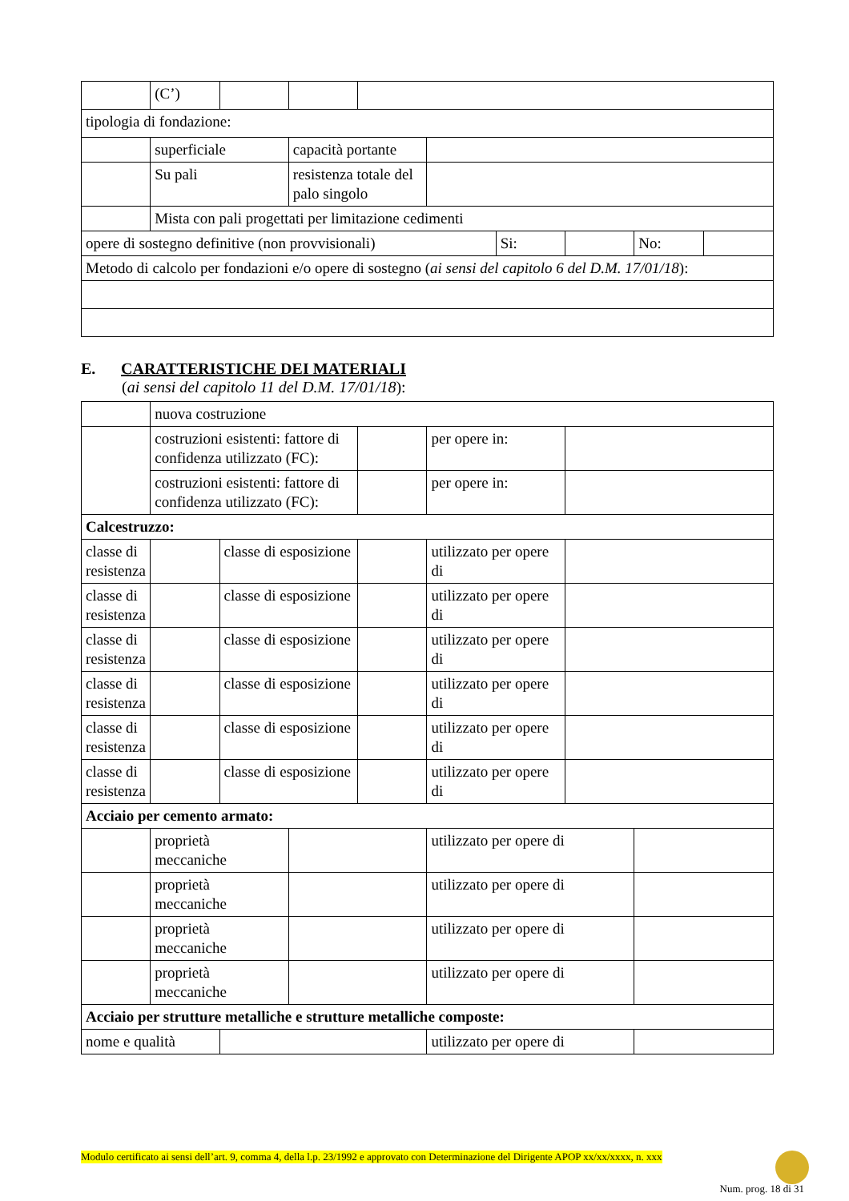| | (C’) | | | | | | | | |
| tipologia di fondazione: | | | | | | | | | |
| | superficiale | | capacità portante | | | | | | |
| | Su pali | | resistenza totale del palo singolo | | | | | | |
| | Mista con pali progettati per limitazione cedimenti | | | | | | | | |
| opere di sostegno definitive (non provvisionali) | | | | | | Si: | | No: | |
| Metodo di calcolo per fondazioni e/o opere di sostegno ( ai sensi del capitolo 6 del D.M. 17/01/18 ): | | | | | | | | | |
E. CARATTERISTICHE DEI MATERIALI
(ai sensi del capitolo 11 del D.M. 17/01/18):
| | nuova costruzione | | | | | | |
| | costruzioni esistenti: fattore di confidenza utilizzato (FC): | | | | per opere in: | | |
| | costruzioni esistenti: fattore di confidenza utilizzato (FC): | | | | per opere in: | | |
| Calcestruzzo: | | | | | | | |
| classe di resistenza | | classe di esposizione | | | utilizzato per opere di | | |
| classe di resistenza | | classe di esposizione | | | utilizzato per opere di | | |
| classe di resistenza | | classe di esposizione | | | utilizzato per opere di | | |
| classe di resistenza | | classe di esposizione | | | utilizzato per opere di | | |
| classe di resistenza | | classe di esposizione | | | utilizzato per opere di | | |
| classe di resistenza | | classe di esposizione | | | utilizzato per opere di | | |
| Acciaio per cemento armato: | | | | | | | |
| | proprietà meccaniche | | | | utilizzato per opere di | | |
| | proprietà meccaniche | | | | utilizzato per opere di | | |
| | proprietà meccaniche | | | | utilizzato per opere di | | |
| | proprietà meccaniche | | | | utilizzato per opere di | | |
| Acciaio per strutture metalliche e strutture metalliche composte: | | | | | | | |
| nome e qualità | | | | | utilizzato per opere di | | |
Modulo certificato ai sensi dell’art. 9, comma 4, della l.p. 23/1992 e approvato con Determinazione del Dirigente APOP xx/xx/xxxx, n. xxx
Num. prog. 18 di 31